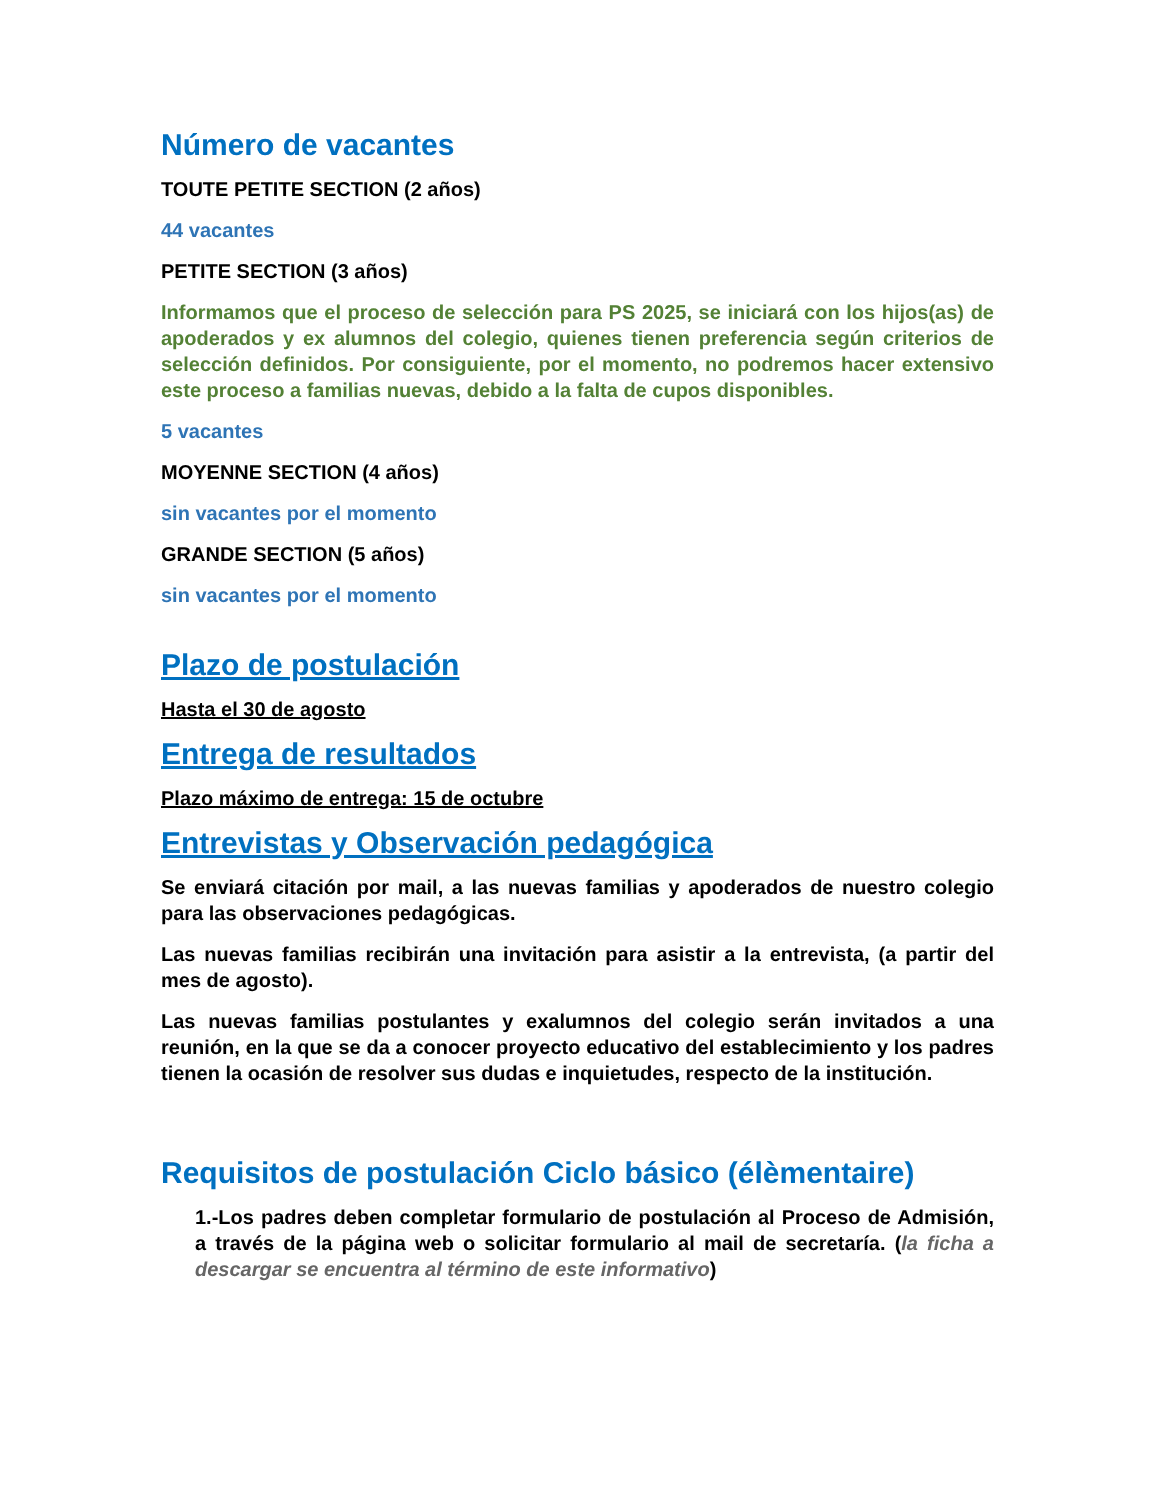Número de vacantes
TOUTE PETITE SECTION (2 años)
44 vacantes
PETITE SECTION (3 años)
Informamos que el proceso de selección para PS 2025, se iniciará con los hijos(as) de apoderados y ex alumnos del colegio, quienes tienen preferencia según criterios de selección definidos. Por consiguiente, por el momento, no podremos hacer extensivo este proceso a familias nuevas, debido a la falta de cupos disponibles.
5 vacantes
MOYENNE SECTION (4 años)
sin vacantes por el momento
GRANDE SECTION (5 años)
sin vacantes por el momento
Plazo de postulación
Hasta el 30 de agosto
Entrega de resultados
Plazo máximo de entrega: 15 de octubre
Entrevistas y Observación pedagógica
Se enviará citación por mail, a las nuevas familias y apoderados de nuestro colegio para las observaciones pedagógicas.
Las nuevas familias recibirán una invitación para asistir a la entrevista, (a partir del mes de agosto).
Las nuevas familias postulantes y exalumnos del colegio serán invitados a una reunión, en la que se da a conocer proyecto educativo del establecimiento y los padres tienen la ocasión de resolver sus dudas e inquietudes, respecto de la institución.
Requisitos de postulación Ciclo básico (élèmentaire)
1.-Los padres deben completar formulario de postulación al Proceso de Admisión, a través de la página web o solicitar formulario al mail de secretaría. (la ficha a descargar se encuentra al término de este informativo)